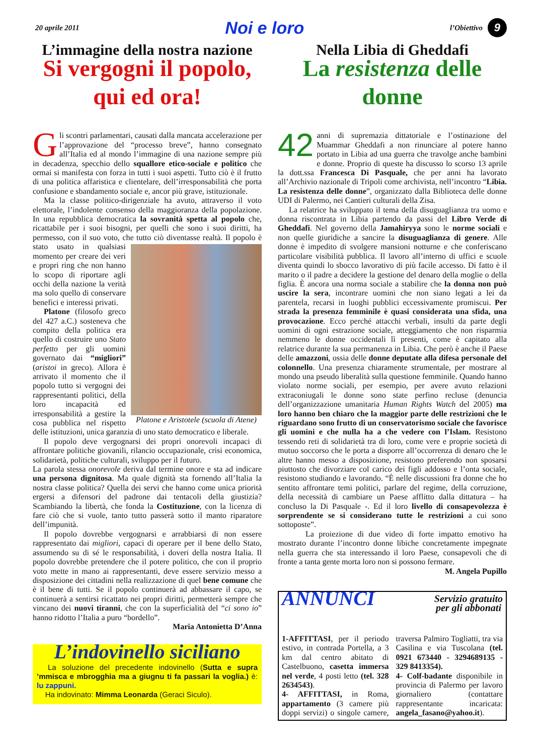20 aprile 2011 Noi e loro l’Obiettivo 9
L’immagine della nostra nazione
Si vergogni il popolo, qui ed ora!
Gli scontri parlamentari, causati dalla mancata accelerazione per l’approvazione del “processo breve”, hanno consegnato all’Italia ed al mondo l’immagine di una nazione sempre più in decadenza, specchio dello squallore etico-sociale e politico che ormai si manifesta con forza in tutti i suoi aspetti. Tutto ciò è il frutto di una politica affaristica e clientelare, dell’irresponsabilità che porta confusione e sbandamento sociale e, ancor più grave, istituzionale.
Ma la classe politico-dirigenziale ha avuto, attraverso il voto elettorale, l’indolente consenso della maggioranza della popolazione. In una repubblica democratica la sovranità spetta al popolo che, ricattabile per i suoi bisogni, per quelli che sono i suoi diritti, ha permesso, con il suo voto, che tutto ciò diventasse realtà. Il popolo è stato Platone e Aristotele (scuola di Atene) usato in qualsiasi momento per creare dei veri e propri ring che non hanno lo scopo di riportare agli occhi della nazione la verità ma solo quello di conservare benefici e interessi privati.
Platone (filosofo greco del 427 a.C.) sosteneva che compito della politica era quello di costruire uno Stato perfetto per gli uomini governato dai “migliori” (aristoi in greco). Allora è arrivato il momento che il popolo tutto si vergogni dei rappresentanti politici, della loro incapacità ed irresponsabilità a gestire la cosa pubblica nel rispetto delle istituzioni, unica garanzia di uno stato democratico e liberale.
Il popolo deve vergognarsi dei propri onorevoli incapaci di affrontare politiche giovanili, rilancio occupazionale, crisi economica, solidarietà, politiche culturali, sviluppo per il futuro.
La parola stessa onorevole deriva dal termine onore e sta ad indicare una persona dignitosa. Ma quale dignità sta fornendo all’Italia la nostra classe politica? Quella dei servi che hanno come unica priorità ergersi a difensori del padrone dai tentacoli della giustizia? Scambiando la libertà, che fonda la Costituzione, con la licenza di fare ciò che si vuole, tanto tutto passerà sotto il manto riparatore dell’impunità.
Il popolo dovrebbe vergognarsi e arrabbiarsi di non essere rappresentato dai migliori, capaci di operare per il bene dello Stato, assumendo su di sé le responsabilità, i doveri della nostra Italia. Il popolo dovrebbe pretendere che il potere politico, che con il proprio voto mette in mano ai rappresentanti, deve essere servizio messo a disposizione dei cittadini nella realizzazione di quel bene comune che è il bene di tutti. Se il popolo continuerà ad abbassare il capo, se continuerà a sentirsi ricattato nei propri diritti, permetterà sempre che vincano dei nuovi tiranni, che con la superficialità del “ci sono io” hanno ridotto l’Italia a puro “bordello”.
Maria Antonietta D’Anna
L’indovinello siciliano
La soluzione del precedente indovinello (Sutta e supra ’mmisca e mbrogghia ma a giugnu ti fa passari la voglia.) è: lu zappuni.
Ha indovinato: Mimma Leonarda (Geraci Siculo).
Nella Libia di Gheddafi
La resistenza delle donne
42 anni di supremazia dittatoriale e l’ostinazione del Muammar Gheddafi a non rinunciare al potere hanno portato in Libia ad una guerra che travolge anche bambini e donne. Proprio di queste ha discusso lo scorso 13 aprile la dott.ssa Francesca Di Pasquale, che per anni ha lavorato all’Archivio nazionale di Tripoli come archivista, nell’incontro “Libia. La resistenza delle donne”, organizzato dalla Biblioteca delle donne UDI di Palermo, nei Cantieri culturali della Zisa.
La relatrice ha sviluppato il tema della disuguaglianza tra uomo e donna riscontrata in Libia partendo da passi del Libro Verde di Gheddafi. Nel governo della Jamahiryya sono le norme sociali e non quelle giuridiche a sancire la disuguaglianza di genere. Alle donne è impedito di svolgere mansioni notturne e che conferiscano particolare visibilità pubblica. Il lavoro all’interno di uffici e scuole diventa quindi lo sbocco lavorativo di più facile accesso. Di fatto è il marito o il padre a decidere la gestione del denaro della moglie o della figlia. È ancora una norma sociale a stabilire che la donna non può uscire la sera, incontrare uomini che non siano legati a lei da parentela, recarsi in luoghi pubblici eccessivamente promiscui. Per strada la presenza femminile è quasi considerata una sfida, una provocazione. Ecco perché attacchi verbali, insulti da parte degli uomini di ogni estrazione sociale, atteggiamento che non risparmia nemmeno le donne occidentali lì presenti, come è capitato alla relatrice durante la sua permanenza in Libia. Che però è anche il Paese delle amazzoni, ossia delle donne deputate alla difesa personale del colonnello. Una presenza chiaramente strumentale, per mostrare al mondo una pseudo liberalità sulla questione femminile. Quando hanno violato norme sociali, per esempio, per avere avuto relazioni extraconiugali le donne sono state perfino recluse (denuncia dell’organizzazione umanitaria Human Rights Watch del 2005) ma loro hanno ben chiaro che la maggior parte delle restrizioni che le riguardano sono frutto di un conservatorismo sociale che favorisce gli uomini e che nulla ha a che vedere con l’Islam. Resistono tessendo reti di solidarietà tra di loro, come vere e proprie società di mutuo soccorso che le porta a disporre all’occorrenza di denaro che le altre hanno messo a disposizione, resistono preferendo non sposarsi piuttosto che divorziare col carico dei figli addosso e l’onta sociale, resistono studiando e lavorando. “È nelle discussioni fra donne che ho sentito affrontare temi politici, parlare del regime, della corruzione, della necessità di cambiare un Paese afflitto dalla dittatura – ha concluso la Di Pasquale -. Ed il loro livello di consapevolezza è sorprendente se si considerano tutte le restrizioni a cui sono sottoposte”.
La proiezione di due video di forte impatto emotivo ha mostrato durante l’incontro donne libiche concretamente impegnate nella guerra che sta interessando il loro Paese, consapevoli che di fronte a tanta gente morta loro non si possono fermare.
M. Angela Pupillo
ANNUNCI Servizio gratuito
per gli abbonati
1-AFFITTASI, per il periodo estivo, in contrada Portella, a 3 km dal centro abitato di Castelbuono, casetta immersa nel verde, 4 posti letto (tel. 328 2634543).
4- AFFITTASI, in Roma, appartamento (3 camere più doppi servizi) o singole camere, traversa Palmiro Togliatti, tra via Casilina e via Tuscolana (tel. 0921 673440 - 3294689135 - 329 8413354).
4- Colf-badante disponibile in provincia di Palermo per lavoro giornaliero (contattare rappresentante incaricata: angela_fasano@yahoo.it).